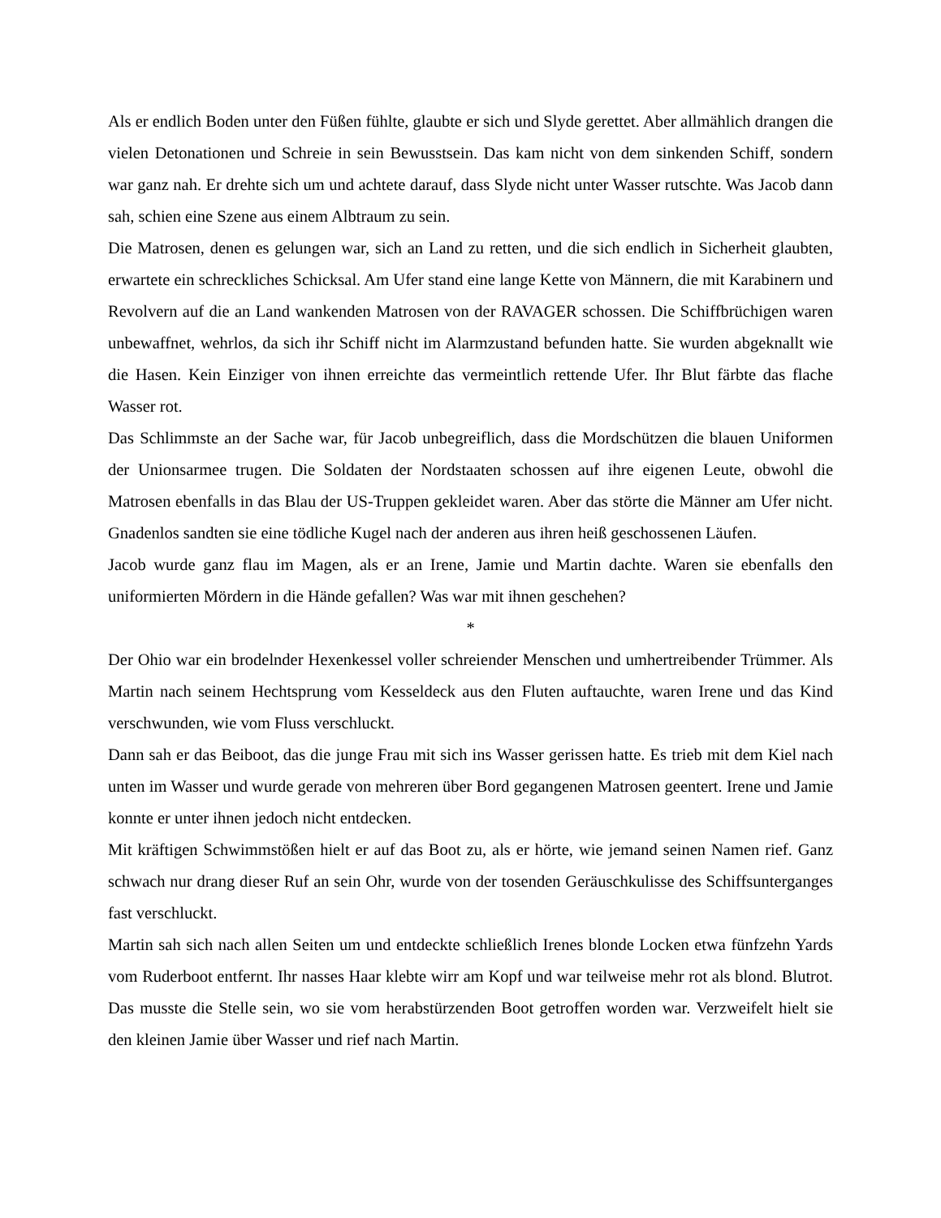Als er endlich Boden unter den Füßen fühlte, glaubte er sich und Slyde gerettet. Aber allmählich drangen die vielen Detonationen und Schreie in sein Bewusstsein. Das kam nicht von dem sinkenden Schiff, sondern war ganz nah. Er drehte sich um und achtete darauf, dass Slyde nicht unter Wasser rutschte. Was Jacob dann sah, schien eine Szene aus einem Albtraum zu sein.
Die Matrosen, denen es gelungen war, sich an Land zu retten, und die sich endlich in Sicherheit glaubten, erwartete ein schreckliches Schicksal. Am Ufer stand eine lange Kette von Männern, die mit Karabinern und Revolvern auf die an Land wankenden Matrosen von der RAVAGER schossen. Die Schiffbrüchigen waren unbewaffnet, wehrlos, da sich ihr Schiff nicht im Alarmzustand befunden hatte. Sie wurden abgeknallt wie die Hasen. Kein Einziger von ihnen erreichte das vermeintlich rettende Ufer. Ihr Blut färbte das flache Wasser rot.
Das Schlimmste an der Sache war, für Jacob unbegreiflich, dass die Mordschützen die blauen Uniformen der Unionsarmee trugen. Die Soldaten der Nordstaaten schossen auf ihre eigenen Leute, obwohl die Matrosen ebenfalls in das Blau der US-Truppen gekleidet waren. Aber das störte die Männer am Ufer nicht. Gnadenlos sandten sie eine tödliche Kugel nach der anderen aus ihren heiß geschossenen Läufen.
Jacob wurde ganz flau im Magen, als er an Irene, Jamie und Martin dachte. Waren sie ebenfalls den uniformierten Mördern in die Hände gefallen? Was war mit ihnen geschehen?
*
Der Ohio war ein brodelnder Hexenkessel voller schreiender Menschen und umhertreibender Trümmer. Als Martin nach seinem Hechtsprung vom Kesseldeck aus den Fluten auftauchte, waren Irene und das Kind verschwunden, wie vom Fluss verschluckt.
Dann sah er das Beiboot, das die junge Frau mit sich ins Wasser gerissen hatte. Es trieb mit dem Kiel nach unten im Wasser und wurde gerade von mehreren über Bord gegangenen Matrosen geentert. Irene und Jamie konnte er unter ihnen jedoch nicht entdecken.
Mit kräftigen Schwimmstößen hielt er auf das Boot zu, als er hörte, wie jemand seinen Namen rief. Ganz schwach nur drang dieser Ruf an sein Ohr, wurde von der tosenden Geräuschkulisse des Schiffsunterganges fast verschluckt.
Martin sah sich nach allen Seiten um und entdeckte schließlich Irenes blonde Locken etwa fünfzehn Yards vom Ruderboot entfernt. Ihr nasses Haar klebte wirr am Kopf und war teilweise mehr rot als blond. Blutrot. Das musste die Stelle sein, wo sie vom herabstürzenden Boot getroffen worden war. Verzweifelt hielt sie den kleinen Jamie über Wasser und rief nach Martin.